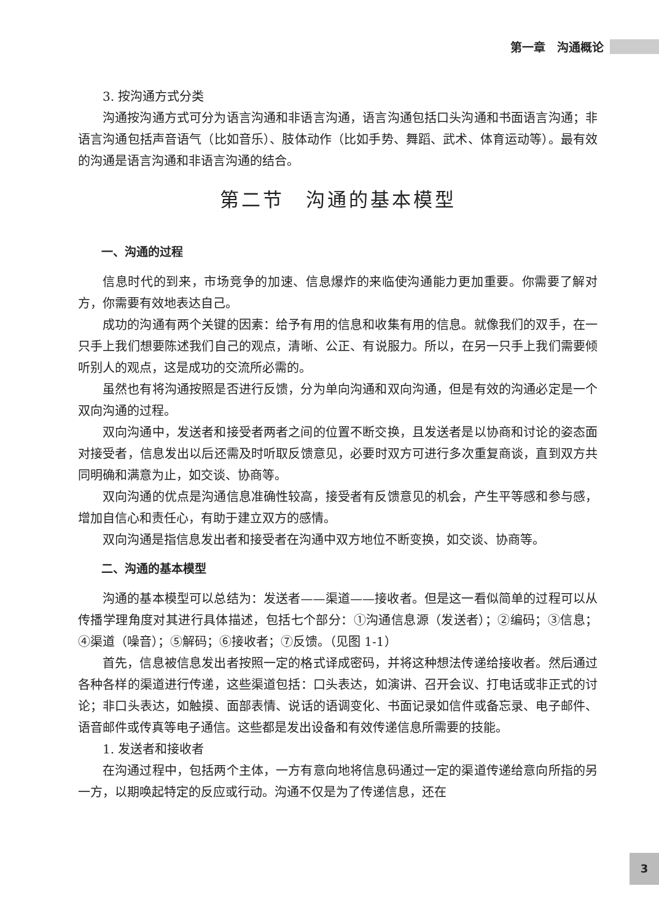第一章　沟通概论
3. 按沟通方式分类
沟通按沟通方式可分为语言沟通和非语言沟通，语言沟通包括口头沟通和书面语言沟通；非语言沟通包括声音语气（比如音乐）、肢体动作（比如手势、舞蹈、武术、体育运动等）。最有效的沟通是语言沟通和非语言沟通的结合。
第二节　沟通的基本模型
一、沟通的过程
信息时代的到来，市场竞争的加速、信息爆炸的来临使沟通能力更加重要。你需要了解对方，你需要有效地表达自己。
成功的沟通有两个关键的因素：给予有用的信息和收集有用的信息。就像我们的双手，在一只手上我们想要陈述我们自己的观点，清晰、公正、有说服力。所以，在另一只手上我们需要倾听别人的观点，这是成功的交流所必需的。
虽然也有将沟通按照是否进行反馈，分为单向沟通和双向沟通，但是有效的沟通必定是一个双向沟通的过程。
双向沟通中，发送者和接受者两者之间的位置不断交换，且发送者是以协商和讨论的姿态面对接受者，信息发出以后还需及时听取反馈意见，必要时双方可进行多次重复商谈，直到双方共同明确和满意为止，如交谈、协商等。
双向沟通的优点是沟通信息准确性较高，接受者有反馈意见的机会，产生平等感和参与感，增加自信心和责任心，有助于建立双方的感情。
双向沟通是指信息发出者和接受者在沟通中双方地位不断变换，如交谈、协商等。
二、沟通的基本模型
沟通的基本模型可以总结为：发送者——渠道——接收者。但是这一看似简单的过程可以从传播学理角度对其进行具体描述，包括七个部分：①沟通信息源（发送者）；②编码；③信息；④渠道（噪音）；⑤解码；⑥接收者；⑦反馈。（见图 1-1）
首先，信息被信息发出者按照一定的格式译成密码，并将这种想法传递给接收者。然后通过各种各样的渠道进行传递，这些渠道包括：口头表达，如演讲、召开会议、打电话或非正式的讨论；非口头表达，如触摸、面部表情、说话的语调变化、书面记录如信件或备忘录、电子邮件、语音邮件或传真等电子通信。这些都是发出设备和有效传递信息所需要的技能。
1. 发送者和接收者
在沟通过程中，包括两个主体，一方有意向地将信息码通过一定的渠道传递给意向所指的另一方，以期唤起特定的反应或行动。沟通不仅是为了传递信息，还在
3